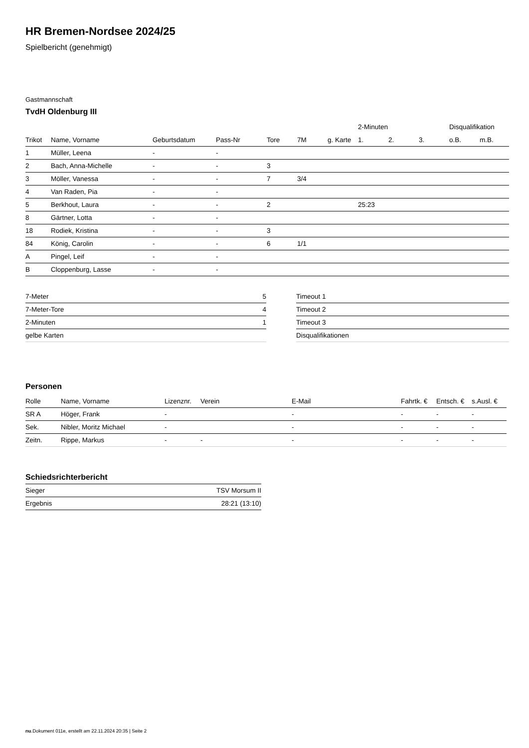HR Bremen-Nordsee 2024/25
Spielbericht (genehmigt)
Gastmannschaft
TvdH Oldenburg III
| | | | | | | | 2-Minuten | | | Disqualifikation | |
| --- | --- | --- | --- | --- | --- | --- | --- | --- | --- | --- | --- |
| Trikot | Name, Vorname | Geburtsdatum | Pass-Nr | Tore | 7M | g. Karte | 1. | 2. | 3. | o.B. | m.B. |
| 1 | Müller, Leena | - | - | | | | | | | | |
| 2 | Bach, Anna-Michelle | - | - | 3 | | | | | | | |
| 3 | Möller, Vanessa | - | - | 7 | 3/4 | | | | | | |
| 4 | Van Raden, Pia | - | - | | | | | | | | |
| 5 | Berkhout, Laura | - | - | 2 | | | 25:23 | | | | |
| 8 | Gärtner, Lotta | - | - | | | | | | | | |
| 18 | Rodiek, Kristina | - | - | 3 | | | | | | | |
| 84 | König, Carolin | - | - | 6 | 1/1 | | | | | | |
| A | Pingel, Leif | - | - | | | | | | | | |
| B | Cloppenburg, Lasse | - | - | | | | | | | | |
| 7-Meter | 5 |
| 7-Meter-Tore | 4 |
| 2-Minuten | 1 |
| gelbe Karten | |
| Timeout 1 |
| Timeout 2 |
| Timeout 3 |
| Disqualifikationen |
Personen
| Rolle | Name, Vorname | Lizenznr. | Verein | E-Mail | Fahrtk. € | Entsch. € | s.Ausl. € |
| --- | --- | --- | --- | --- | --- | --- | --- |
| SR A | Höger, Frank | - | | - | - | - | - |
| Sek. | Nibler, Moritz Michael | - | | - | - | - | - |
| Zeitn. | Rippe, Markus | - | - | - | - | - | - |
Schiedsrichterbericht
| Sieger | TSV Morsum II |
| Ergebnis | 28:21 (13:10) |
nu.Dokument 011e, erstellt am 22.11.2024 20:35 | Seite 2